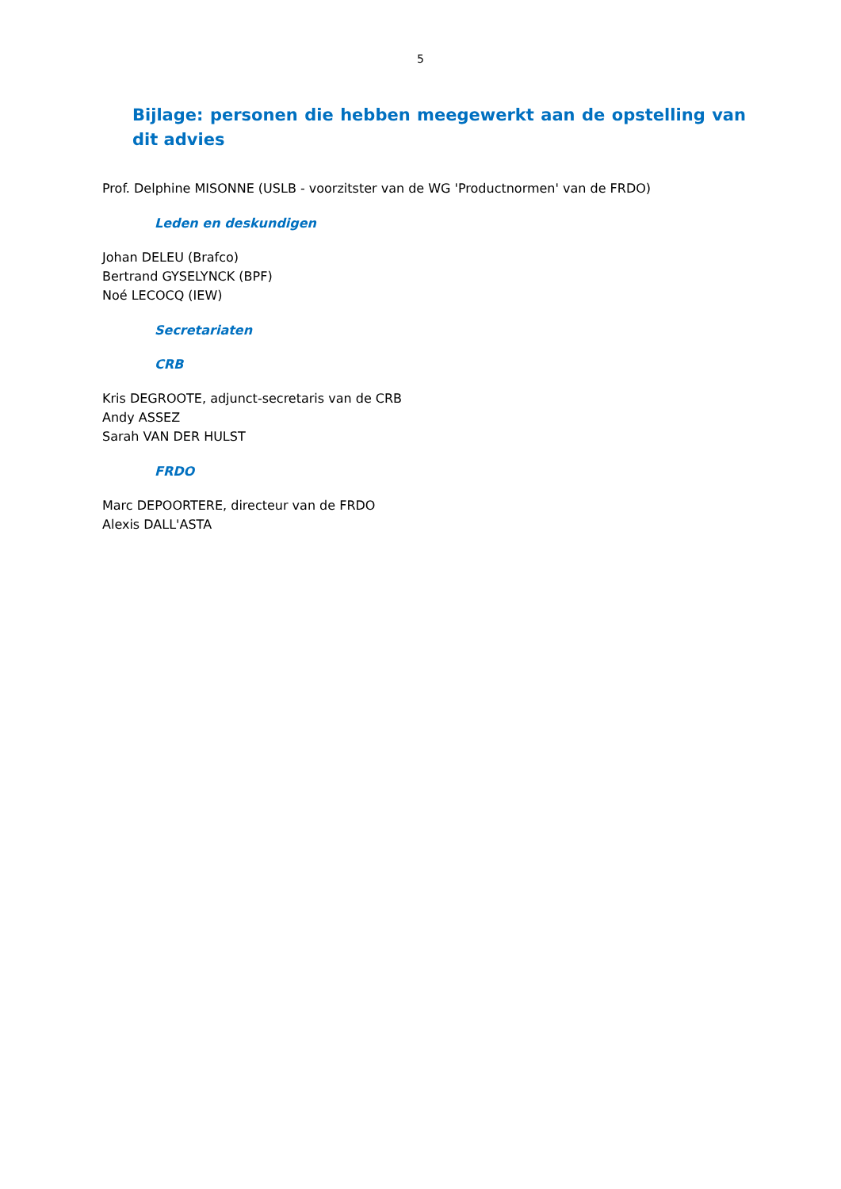5
Bijlage: personen die hebben meegewerkt aan de opstelling van dit advies
Prof. Delphine MISONNE (USLB - voorzitster van de WG 'Productnormen' van de FRDO)
Leden en deskundigen
Johan DELEU (Brafco)
Bertrand GYSELYNCK (BPF)
Noé LECOCQ (IEW)
Secretariaten
CRB
Kris DEGROOTE, adjunct-secretaris van de CRB
Andy ASSEZ
Sarah VAN DER HULST
FRDO
Marc DEPOORTERE, directeur van de FRDO
Alexis DALL'ASTA